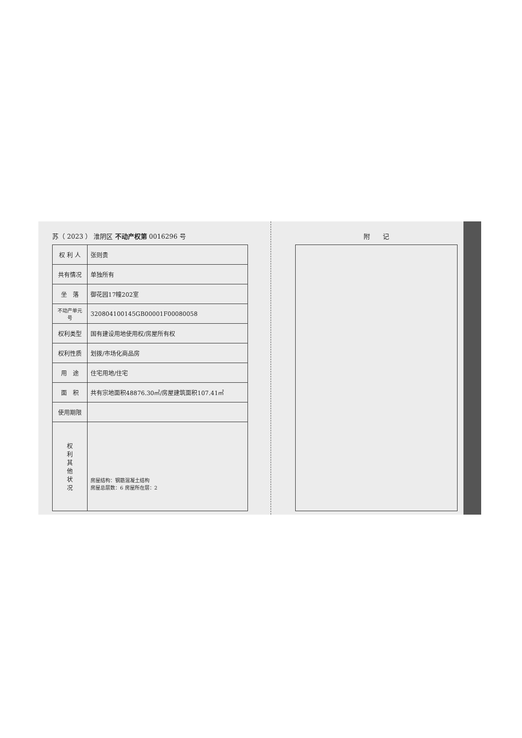苏（ 2023 ） 淮阴区 不动产权第 0016296 号
| 权 利 人 | 张则贵 |
| 共有情况 | 单独所有 |
| 坐 落 | 御花园17幢202室 |
| 不动产单元号 | 320804100145GB00001F00080058 |
| 权利类型 | 国有建设用地使用权/房屋所有权 |
| 权利性质 | 划拨/市场化商品房 |
| 用 途 | 住宅用地/住宅 |
| 面 积 | 共有宗地面积48876.30㎡/房屋建筑面积107.41㎡ |
| 使用期限 | |
| 权 利 其 他 状 况 | 房屋结构：钢筋混凝土结构 房屋总层数：6 房屋所在层：2 |
附　　记